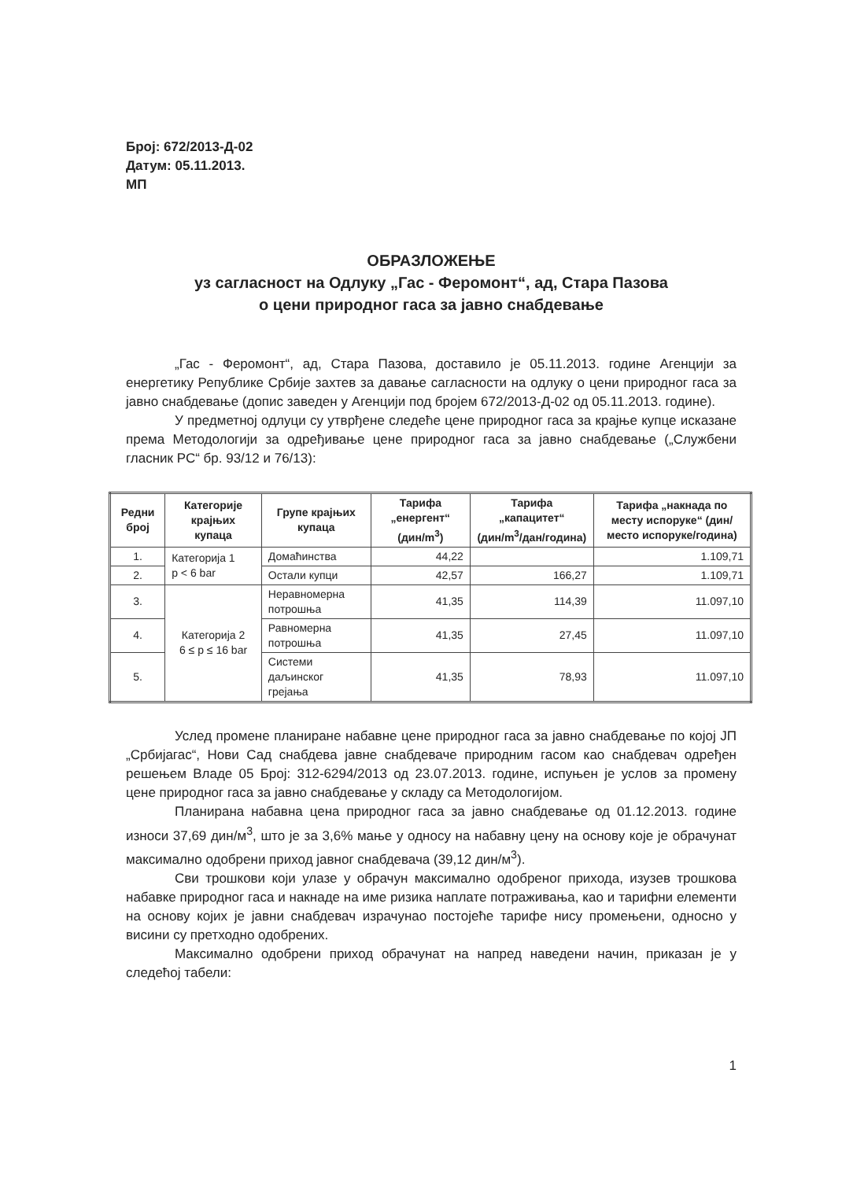Број: 672/2013-Д-02
Датум: 05.11.2013.
МП
ОБРАЗЛОЖЕЊЕ
уз сагласност на Одлуку „Гас - Феромонт“, ад, Стара Пазова
о цени природног гаса за јавно снабдевање
„Гас - Феромонт“, ад, Стара Пазова, доставило је 05.11.2013. године Агенцији за енергетику Републике Србије захтев за давање сагласности на одлуку о цени природног гаса за јавно снабдевање (допис заведен у Агенцији под бројем 672/2013-Д-02 од 05.11.2013. године).
У предметној одлуци су утврђене следеће цене природног гаса за крајње купце исказане према Методологији за одређивање цене природног гаса за јавно снабдевање („Службени гласник РС“ бр. 93/12 и 76/13):
| Редни број | Категорије крајњих купаца | Групе крајњих купаца | Тарифа „енергент“ (дин/m<sup>3</sup>) | Тарифа „капацитет“ (дин/m<sup>3</sup>/дан/година) | Тарифа „накнада по месту испоруке“ (дин/место испоруке/година) |
| --- | --- | --- | --- | --- | --- |
| 1. | Категорија 1 p < 6 bar | Домаћинства | 44,22 | | 1.109,71 |
| 2. | | Остали купци | 42,57 | 166,27 | 1.109,71 |
| 3. | Категорија 2 6 ≤ p ≤ 16 bar | Неравномерна потрошња | 41,35 | 114,39 | 11.097,10 |
| 4. | | Равномерна потрошња | 41,35 | 27,45 | 11.097,10 |
| 5. | | Системи даљинског грејања | 41,35 | 78,93 | 11.097,10 |
Услед промене планиране набавне цене природног гаса за јавно снабдевање по којој ЈП „Србијагас“, Нови Сад снабдева јавне снабдеваче природним гасом као снабдевач одређен решењем Владе 05 Број: 312-6294/2013 од 23.07.2013. године, испуњен је услов за промену цене природног гаса за јавно снабдевање у складу са Методологијом.
Планирана набавна цена природног гаса за јавно снабдевање од 01.12.2013. године износи 37,69 дин/м<sup>3</sup>, што је за 3,6% мање у односу на набавну цену на основу које је обрачунат максимално одобрени приход јавног снабдевача (39,12 дин/м<sup>3</sup>).
Сви трошкови који улазе у обрачун максимално одобреног прихода, изузев трошкова набавке природног гаса и накнаде на име ризика наплате потраживања, као и тарифни елементи на основу којих је јавни снабдевач израчунао постојеће тарифе нису промењени, односно у висини су претходно одобрених.
Максимално одобрени приход обрачунат на напред наведени начин, приказан је у следећој табели:
1